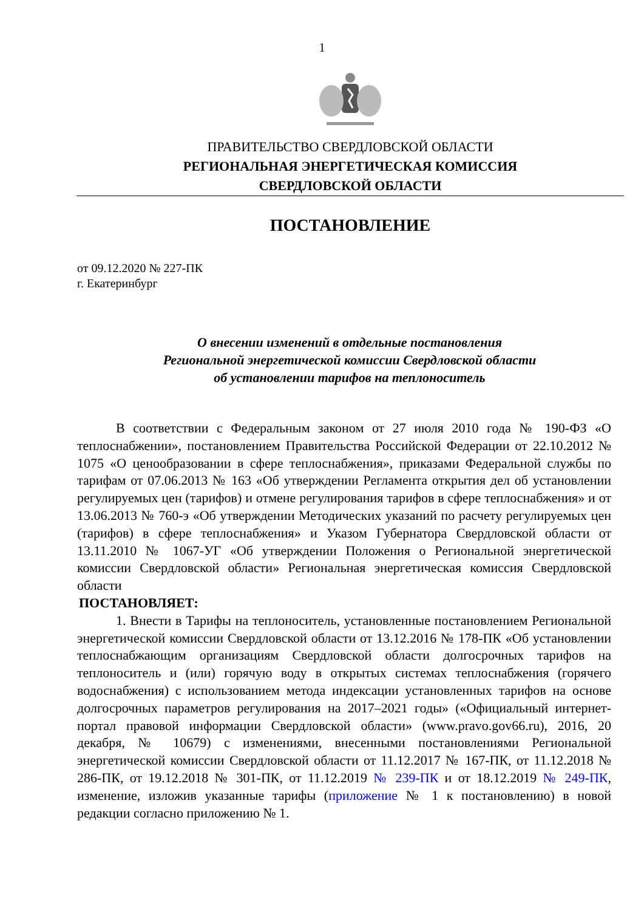1
ПРАВИТЕЛЬСТВО СВЕРДЛОВСКОЙ ОБЛАСТИ
РЕГИОНАЛЬНАЯ ЭНЕРГЕТИЧЕСКАЯ КОМИССИЯ
СВЕРДЛОВСКОЙ ОБЛАСТИ
ПОСТАНОВЛЕНИЕ
от 09.12.2020 № 227-ПК
г. Екатеринбург
О внесении изменений в отдельные постановления
Региональной энергетической комиссии Свердловской области
об установлении тарифов на теплоноситель
В соответствии с Федеральным законом от 27 июля 2010 года № 190-ФЗ «О теплоснабжении», постановлением Правительства Российской Федерации от 22.10.2012 № 1075 «О ценообразовании в сфере теплоснабжения», приказами Федеральной службы по тарифам от 07.06.2013 № 163 «Об утверждении Регламента открытия дел об установлении регулируемых цен (тарифов) и отмене регулирования тарифов в сфере теплоснабжения» и от 13.06.2013 № 760-э «Об утверждении Методических указаний по расчету регулируемых цен (тарифов) в сфере теплоснабжения» и Указом Губернатора Свердловской области от 13.11.2010 № 1067-УГ «Об утверждении Положения о Региональной энергетической комиссии Свердловской области» Региональная энергетическая комиссия Свердловской области
ПОСТАНОВЛЯЕТ:
1. Внести в Тарифы на теплоноситель, установленные постановлением Региональной энергетической комиссии Свердловской области от 13.12.2016 № 178-ПК «Об установлении теплоснабжающим организациям Свердловской области долгосрочных тарифов на теплоноситель и (или) горячую воду в открытых системах теплоснабжения (горячего водоснабжения) с использованием метода индексации установленных тарифов на основе долгосрочных параметров регулирования на 2017–2021 годы» («Официальный интернет-портал правовой информации Свердловской области» (www.pravo.gov66.ru), 2016, 20 декабря, № 10679) с изменениями, внесенными постановлениями Региональной энергетической комиссии Свердловской области от 11.12.2017 № 167-ПК, от 11.12.2018 № 286-ПК, от 19.12.2018 № 301-ПК, от 11.12.2019 № 239-ПК и от 18.12.2019 № 249-ПК, изменение, изложив указанные тарифы (приложение № 1 к постановлению) в новой редакции согласно приложению № 1.